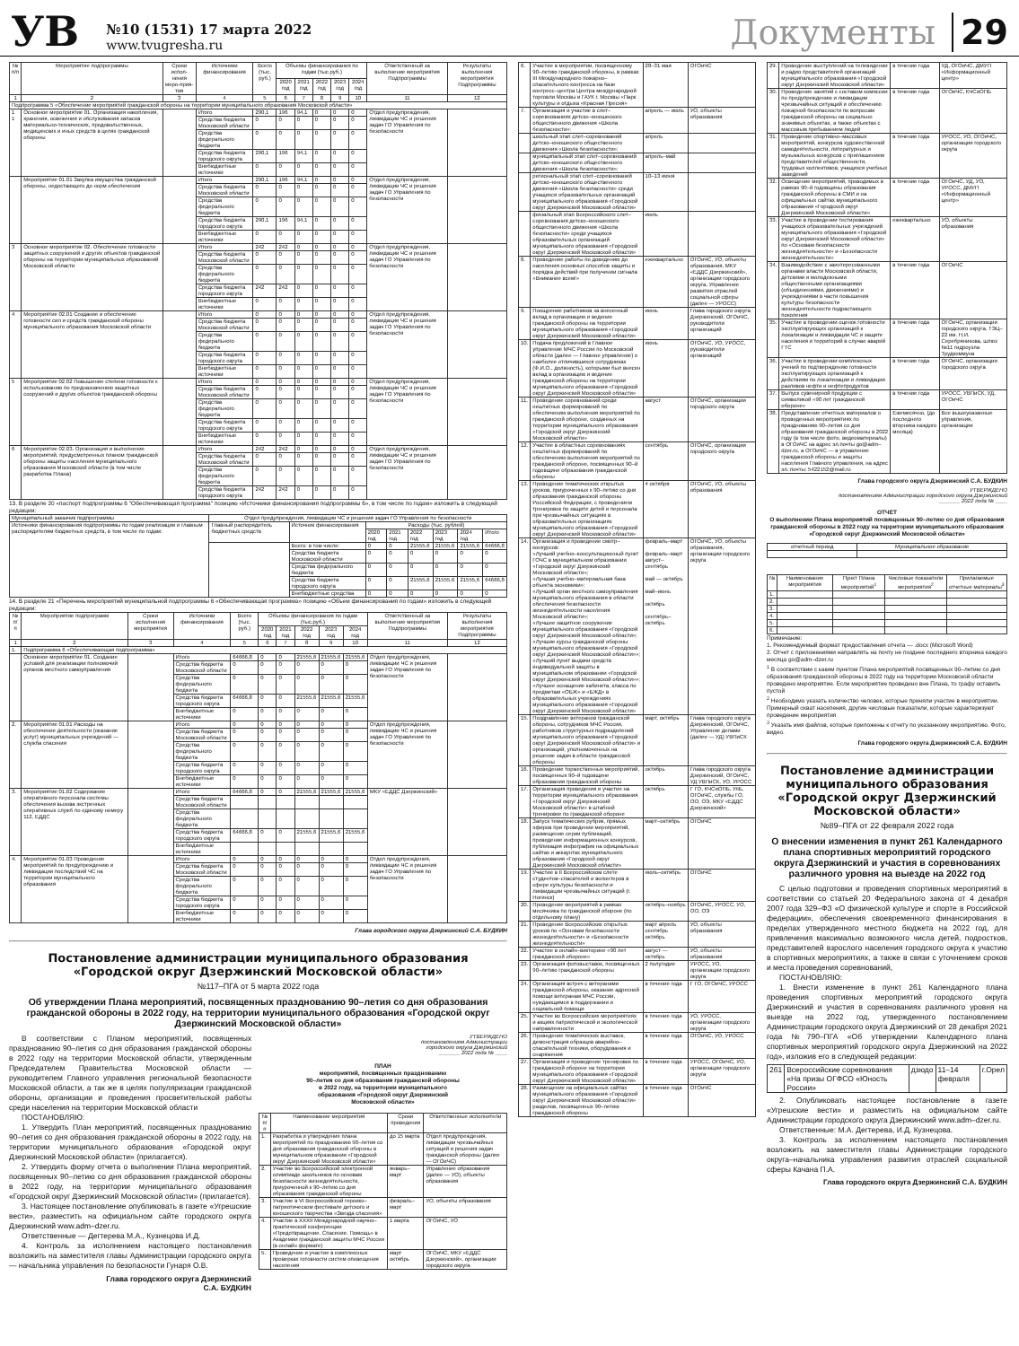УВ
№10 (1531) 17 марта 2022
www.tvugresha.ru
Документы 29
| № п/п | Мероприятие подпрограммы | Сроки испол-нения меро-прия-тия | Источники финансирования | Всего (тыс. руб.) | Объемы финансирования по годам (тыс.руб.) | | | | | Ответственный за выполнение мероприятия Подпрограммы | Результаты выполнения мероприятия Подпрограммы |
| --- | --- | --- | --- | --- | --- | --- | --- | --- | --- | --- | --- |
| | | | | | 2020 год | 2021 год | 2022 год | 2023 год | 2024 год | | |
| 1 | 2 | 3 | 4 | 5 | 6 | 7 | 8 | 9 | 10 | 11 | 12 |
| Подпрограмма 5 «Обеспечение мероприятий гражданской обороны на территории муниципального образования Московской области» | | | | | | | | | | | |
| 1 1 | Основное мероприятие 01. Организация накопления, хранения, освежения и обслуживания запасов материально-технических, продовольственных, медицинских и иных средств в целях гражданской обороны | | Итого | 290,1 | 196 | 94,1 | 0 | 0 | 0 | Отдел предупреждения, ликвидации ЧС и решения задач ГО Управления по безопасности | |
| | | | Средства бюджета Московской области | 0 | 0 | 0 | 0 | 0 | 0 | | |
| | | | Средства федерального бюджета | 0 | 0 | 0 | 0 | 0 | 0 | | |
| | | | Средства бюджета городского округа | 290,1 | 196 | 94,1 | 0 | 0 | 0 | | |
| | | | Внебюджетные источники | 0 | 0 | 0 | 0 | 0 | 0 | | |
| | Мероприятие 01.01 Закупка имущества гражданской обороны, недостающего до норм обеспечения | | Итого | 290,1 | 196 | 94,1 | 0 | 0 | 0 | Отдел предупреждения, ликвидации ЧС и решения задач ГО Управления по безопасности | |
| | | | Средства бюджета Московской области | 0 | 0 | 0 | 0 | 0 | 0 | | |
| | | | Средства федерального бюджета | 0 | 0 | 0 | 0 | 0 | 0 | | |
| | | | Средства бюджета городского округа | 290,1 | 196 | 94,1 | 0 | 0 | 0 | | |
| | | | Внебюджетные источники | 0 | 0 | 0 | 0 | 0 | 0 | | |
| 3 | Основное мероприятие 02. Обеспечение готовности защитных сооружений и других объектов гражданской обороны на территории муниципальных образований Московской области | | Итого | 242 | 242 | 0 | 0 | 0 | 0 | Отдел предупреждения, ликвидации ЧС и решения задач ГО Управления по безопасности | |
| | | | Средства бюджета Московской области | 0 | 0 | 0 | 0 | 0 | 0 | | |
| | | | Средства федерального бюджета | 0 | 0 | 0 | 0 | 0 | 0 | | |
| | | | Средства бюджета городского округа | 242 | 242 | 0 | 0 | 0 | 0 | | |
| | | | Внебюджетные источники | 0 | 0 | 0 | 0 | 0 | 0 | | |
| 4 | Мероприятие 02.01 Создание и обеспечение готовности сил и средств гражданской обороны муниципального образования Московской области | | Итого | 0 | 0 | 0 | 0 | 0 | 0 | Отдел предупреждения, ликвидации ЧС и решения задач ГО Управления по безопасности | |
| | | | Средства бюджета Московской области | 0 | 0 | 0 | 0 | 0 | 0 | | |
| | | | Средства федерального бюджета | 0 | 0 | 0 | 0 | 0 | 0 | | |
| | | | Средства бюджета городского округа | 0 | 0 | 0 | 0 | 0 | 0 | | |
| | | | Внебюджетные источники | 0 | 0 | 0 | 0 | 0 | 0 | | |
| 5 | Мероприятие 02.02 Повышение степени готовности к использованию по предназначению защитных сооружений и других объектов гражданской обороны | | Итого | 0 | 0 | 0 | 0 | 0 | 0 | Отдел предупреждения, ликвидации ЧС и решения задач ГО Управления по безопасности | |
| | | | Средства бюджета Московской области | 0 | 0 | 0 | 0 | 0 | 0 | | |
| | | | Средства федерального бюджета | 0 | 0 | 0 | 0 | 0 | 0 | | |
| | | | Средства бюджета городского округа | 0 | 0 | 0 | 0 | 0 | 0 | | |
| | | | Внебюджетные источники | 0 | 0 | 0 | 0 | 0 | 0 | | |
| 6 | Мероприятие 02.03. Организация и выполнение мероприятий, предусмотренных планом гражданской обороны защиты населения муниципального образования Московской области (в том числе разработка Плана) | | Итого | 242 | 242 | 0 | 0 | 0 | 0 | Отдел предупреждения, ликвидации ЧС и решения задач ГО Управления по безопасности | |
| | | | Средства бюджета Московской области | 0 | 0 | 0 | 0 | 0 | 0 | | |
| | | | Средства федерального бюджета | 0 | 0 | 0 | 0 | 0 | 0 | | |
| | | | Средства бюджета городского округа | 242 | 242 | 0 | 0 | 0 | 0 | | |
13. В разделе 20 «паспорт подпрограммы 6 "Обеспечивающая программа" позицию «Источники финансирования подпрограммы 6», в том числе по годам» изложить в следующей редакции:
| Муниципальный заказчик подпрограммы | Отдел предупреждения, ликвидации ЧС и решения задач ГО Управления по безопасности | | | | | | | |
| Источники финансирования подпрограммы по годам реализации и главным распорядителям бюджетных средств, в том числе по годам: | Главный распорядитель бюджетных средств | Источник финансирования | Расходы (тыс. рублей) | | | | | |
| | | | 2020 год | 2021 год | 2022 год | 2023 год | 2024 год | Итого |
| | | Всего: в том числе: | 0 | 0 | 21555,6 | 21555,6 | 21555,6 | 64666,8 |
| | | Средства бюджета Московской области | 0 | 0 | 0 | 0 | 0 | 0 |
| | | Средства федерального бюджета | 0 | 0 | 0 | 0 | 0 | 0 |
| | | Средства бюджета городского округа | 0 | 0 | 21555,6 | 21555,6 | 21555,6 | 64666,8 |
| | | Внебюджетные средства | 0 | 0 | 0 | 0 | 0 | 0 |
14. В разделе 21 «Перечень мероприятий муниципальной подпрограммы 6 «Обеспечивающая программа» позицию «Объем финансирования по годам» изложить в следующей редакции:
| № п/п | Мероприятие подпрограмм | Сроки исполнения мероприятия | Источники финансирования | Всего (тыс. руб.) | Объемы финансирования по годам (тыс.руб.) | | | | | Ответственный за выполнение мероприятия Подпрограммы | Результаты выполнения мероприятия Подпрограммы |
| --- | --- | --- | --- | --- | --- | --- | --- | --- | --- | --- | --- |
| | | | | | 2020 год | 2021 год | 2022 год | 2023 год | 2024 год | | |
| 1 | 2 | 3 | 4 | 5 | 6 | 7 | 8 | 9 | 10 | 11 | 12 |
| 1. | Подпрограмма 6 «Обеспечивающая подпрограмма» | | | | | | | | | | |
| | Основное мероприятие 01. Создание условий для реализации полномочий органов местного самоуправления | | Итого | 64666,8 | 0 | 0 | 21555,6 | 21555,6 | 21555,6 | Отдел предупреждения, ликвидации ЧС и решения задач ГО Управления по безопасности | |
| | | | Средства бюджета Московской области | 0 | 0 | 0 | 0 | 0 | 0 | | |
| | | | Средства федерального бюджета | 0 | 0 | 0 | 0 | 0 | 0 | | |
| | | | Средства бюджета городского округа | 64666,8 | 0 | 0 | 21555,6 | 21555,6 | 21555,6 | | |
| | | | Внебюджетные источники | 0 | 0 | 0 | 0 | 0 | 0 | | |
| 2. | Мероприятие 01.01 Расходы на обеспечение деятельности (оказание услуг) муниципальных учреждений — служба спасения | | Итого | 0 | 0 | 0 | 0 | 0 | 0 | Отдел предупреждения, ликвидации ЧС и решения задач ГО Управления по безопасности | |
| | | | Средства бюджета Московской области | 0 | 0 | 0 | 0 | 0 | 0 | | |
| | | | Средства федерального бюджета | 0 | 0 | 0 | 0 | 0 | 0 | | |
| | | | Средства бюджета городского округа | 0 | 0 | 0 | 0 | 0 | 0 | | |
| | | | Внебюджетные источники | 0 | 0 | 0 | 0 | 0 | 0 | | |
| 3. | Мероприятие 01.02 Содержание оперативного персонала системы обеспечения вызова экстренных оперативных служб по единому номеру 112, ЕДДС | | Итого | 64666,8 | 0 | 0 | 21555,6 | 21555,6 | 21555,6 | МКУ «ЕДДС Дзержинский» | |
| | | | Средства бюджета Московской области | | | | | | | | |
| | | | Средства федерального бюджета | | | | | | | | |
| | | | Средства бюджета городского округа | 64666,8 | 0 | 0 | 21555,6 | 21555,6 | 21555,6 | | |
| | | | Внебюджетные источники | | | | | | | | |
| 4. | Мероприятие 01.03 Проведение мероприятий по предупреждению и ликвидации последствий ЧС на территории муниципального образования | | Итого | 0 | 0 | 0 | 0 | 0 | 0 | Отдел предупреждения, ликвидации ЧС и решения задач ГО Управления по безопасности | |
| | | | Средства бюджета Московской области | 0 | 0 | 0 | 0 | 0 | 0 | | |
| | | | Средства федерального бюджета | 0 | 0 | 0 | 0 | 0 | 0 | | |
| | | | Средства бюджета городского округа | 0 | 0 | 0 | 0 | 0 | 0 | | |
| | | | Внебюджетные источники | 0 | 0 | 0 | 0 | 0 | 0 | | |
Глава городского округа Дзержинский С.А. БУДКИН
Постановление администрации муниципального образования
«Городской округ Дзержинский Московской области»
№117–ПГА от 5 марта 2022 года
Об утверждении Плана мероприятий, посвященных празднованию 90–летия со дня образования гражданской обороны в 2022 году, на территории муниципального образования «Городской округ Дзержинский Московской области»
В соответствии с Планом мероприятий, посвященных празднованию 90–летия со дня образования гражданской обороны в 2022 году на территории Московской области, утвержденным Председателем Правительства Московской области — руководителем Главного управления региональной безопасности Московской области, а так же в целях популяризации гражданской обороны, организации и проведения просветительской работы среди населения на территории Московской области
ПОСТАНОВЛЯЮ:
1. Утвердить План мероприятий, посвященных празднованию 90–летия со дня образования гражданской обороны в 2022 году, на территории муниципального образования «Городской округ Дзержинский Московской области» (прилагается).
2. Утвердить форму отчета о выполнении Плана мероприятий, посвященных 90–летию со дня образования гражданской обороны в 2022 году, на территории муниципального образования «Городской округ Дзержинский Московской области» (прилагается).
3. Настоящее постановление опубликовать в газете «Угрешские вести», разместить на официальном сайте городского округа Дзержинский www.adm–dzer.ru.
Ответственные — Дегтерева М.А., Кузнецова И.Д.
4. Контроль за исполнением настоящего постановления возложить на заместителя главы Администрации городского округа — начальника управления по безопасности Гунаря О.В.
Глава городского округа Дзержинский
С.А. БУДКИН
УТВЕРЖДЕНО
постановлением Администрации
городского округа Дзержинский
_______ 2022 года № ____
ПЛАН
мероприятий, посвященных празднованию
90–летия со дня образования гражданской обороны
в 2022 году, на территории муниципального
образования «Городской округ Дзержинский
Московской области»
| № п/п | Наименование мероприятия | Сроки проведения | Ответственные исполнители |
| --- | --- | --- | --- |
| 1. | Разработка и утверждение плана мероприятий по празднованию 90–летия со дня образования гражданской обороны в муниципальном образовании «Городской округ Дзержинский Московской области» | до 15 марта | Отдел предупреждения, ликвидации чрезвычайных ситуаций и решения задач гражданской обороны (далее — ОГОиЧС) |
| 2. | Участие во Всероссийской электронной олимпиаде школьников по основам безопасности жизнедеятельности, приуроченной к 90–летию со дня образования гражданской обороны | январь–март | Управление образования (далее — УО), объекты образования |
| 3. | Участие в VI Всероссийской героико–патриотическом фестивале детского и юношеского творчества «Звезда спасения» | февраль–март | УО, объекты образования |
| 4. | Участие в XXXII Международной научно–практической конференции «Предотвращение. Спасение. Помощь» в Академии гражданской защиты МЧС России (в онлайн формате) | 1 марта | ОГОиЧС, УО |
| 5. | Проведение и участие в комплексных проверках готовности систем оповещения населения | март октябрь | ОГОиЧС, МКУ «ЕДДС Дзержинский», организации городского округа |
| 6. | Участие в мероприятии, посвященному 90–летию гражданской обороны, в рамках III Международного пожарно–спасательного конгресса на базе конгресс–центра Центра международной торговли Москвы и ГАУК г. Москвы «Парк культуры и отдыха «Красная Пресня» | 28–31 мая | ОГОиЧС |
| 7. | Организация и участие в слет–соревнованиях детско–юношеского общественного движения «Школа безопасности»: | апрель — июль | УО, объекты образования |
| | школьный этап слет–соревнований детско–юношеского общественного движения «Школа безопасности»; | апрель | |
| | муниципальный этап слет–соревнований детско–юношеского общественного движения «Школа безопасности»; | апрель–май | |
| | региональный этап слет–соревнований детско–юношеского общественного движения «Школа безопасности» среди учащихся образовательных организаций муниципального образования «Городской округ Дзержинский Московской области» | 10–13 июня | |
| | финальный этап Всероссийского слет–соревнования детско–юношеского общественного движения «Школа безопасности» среди учащихся образовательных организаций муниципального образования «Городской округ Дзержинский Московской области» | июль | |
| 8. | Проведение работы по доведению до населения основных способов защиты и порядка действий при получении сигнала «Внимание всем!» | ежеквартально | ОГОиЧС, УО, объекты образования, МКУ «ЕДДС Дзержинский», организации городского округа, Управление развития отраслей социальной сферы (далее — УРОСС) |
| 9. | Поощрение работников за внесенный вклад в организацию и ведение гражданской обороны на территории муниципального образования «Городской округ Дзержинский Московской области» | июнь | Глава городского округа Дзержинский, ОГОиЧС, руководители организаций |
| 10. | Подача предложений в Главное управление МЧС России по Московской области (далее — Главное управление) о наиболее отличившихся сотрудниках (Ф.И.О., должность), которыми был внесен вклад в организацию и ведение гражданской обороны на территории муниципального образования «Городской округ Дзержинский Московской области» | июнь | ОГОиЧС, УО, УРОСС, руководители организаций |
| 11. | Проведение соревнований среди нештатных формирований по обеспечению выполнения мероприятий по гражданской обороне, созданных на территории муниципального образования «Городской округ Дзержинский Московской области» | август | ОГОиЧС, организации городского округа |
| 12. | Участие в областных соревнованиях нештатных формирований по обеспечению выполнения мероприятий по гражданской обороне, посвященных 90–й годовщине образования гражданской обороны | сентябрь | ОГОиЧС, организации городского округа |
| 13. | Проведение тематических открытых уроков, приуроченных к 90–летию со дня образования гражданской обороны Российской Федерации, с проведением тренировок по защите детей и персонала при чрезвычайных ситуациях в образовательных организациях муниципального образования «Городской округ Дзержинский Московской области» | 4 октября | ОГОиЧС, УО, объекты образования |
| 14. | Организация и проведение смотр–конкурсов: «Лучший учебно–консультационный пункт ГОЧС в муниципальном образовании «Городской округ Дзержинский Московской области»; «Лучшая учебно–материальная база объекта экономики»; «Лучший орган местного самоуправления муниципального образования в области обеспечения безопасности жизнедеятельности населения Московской области»; «Лучшее защитное сооружение муниципального образования «Городской округ Дзержинский Московской области»; «Лучшие курсы гражданской обороны муниципального образования «Городской округ Дзержинский Московской области»»; «Лучший пункт выдачи средств индивидуальной защиты в муниципальном образовании «Городской округ Дзержинский Московской области»»; «Лучшее оснащение кабинета, класса по предметам «ОБЖ» и «БЖД» в образовательных учреждениях муниципального образования «Городской округ Дзержинский Московской области» | февраль–март февраль–март август–сентябрь май — октябрь май–июнь октябрь сентябрь–октябрь | ОГОиЧС, УО, объекты образования, организации городского округа |
| 15. | Поздравление ветеранов гражданской обороны, сотрудников МЧС России, работников структурных подразделений муниципального образования «Городской округ Дзержинский Московской области» и организаций, уполномоченных на решение задач в области гражданской обороны | март, октябрь | Глава городского округа Дзержинский, ОГОиЧС, Управление делами (далее — УД) УВПиСК |
| 16. | Проведение торжественных мероприятий, посвященных 90–й годовщине образования гражданской обороны | октябрь | Глава городского округа Дзержинский, ОГОиЧС, УД УВПиСК, УО, УРОСС |
| 17. | Организация проведения и участие на территории муниципального образования «Городской округ Дзержинский Московской области» в штабной тренировке по гражданской обороне | октябрь | Г ГО, КЧСиОПБ, УпБ, ОГОиЧС, службы ГО, ОО, ОЭ, МКУ «ЕДДС Дзержинский» |
| 18. | Запуск тематических рубрик, прямых эфиров при проведении мероприятий, размещение серии публикаций, проведение информационных конкурсов, публикация инфографик на официальных сайтах и аккаунтах муниципального образования «Городской округ Дзержинский Московской области» | март–октябрь | ОГОиЧС |
| 19. | Участие в II Всероссийском слете студентов–спасателей и волонтеров в сфере культуры безопасности и ликвидации чрезвычайных ситуаций (г. Ногинск) | июль–октябрь | ОГОиЧС |
| 20. | Проведение мероприятий в рамках месячника по гражданской обороне (по отдельному плану) | октябрь–ноябрь | ОГОиЧС, УРОСС, УО, ОО, ОЭ |
| 21. | Проведение Всероссийских открытых уроков по «Основам безопасности жизнедеятельности» и «Безопасности жизнедеятельности» | март апрель сентябрь октябрь | УО, объекты образования |
| 22. | Участие в онлайн–викторине «90 лет гражданской обороне» | август — октябрь | УО, объекты образования |
| 23. | Организация фотовыставок, посвященных 90–летию гражданской обороны | 2 полугодие | УРОСС, УО, организации городского округа |
| 24. | Организация встреч с ветеранами гражданской обороны, оказание адресной помощи ветеранам МЧС России, нуждающимся в поддержании и социальной помощи | в течение года | Г ГО, ОГОиЧС, УРОСС |
| 25. | Участие во Всероссийских мероприятиях и акциях патриотической и экологической направленности | в течение года | УО, УРОСС, организации городского округа |
| 26. | Проведение тематических выставок, демонстрация образцов аварийно–спасательной техники, оборудования и снаряжения | в течение года | ОГОиЧС, УО, УРОСС |
| 27. | Организация и проведение тренировок по гражданской обороне на территории муниципального образования «Городской округ Дзержинский Московской области» | в течение года | УРОСС, ОГОиЧС, УО, организации городского округа |
| 28. | Размещение на официальных сайтах муниципального образования «Городской округ Дзержинский Московской области» разделов, посвященных 90–летию гражданской обороны | в течение года | ОГОиЧС |
| 29. | Проведение выступлений на телевидении и радио представителей организаций муниципального образования «Городской округ Дзержинский Московской области» | в течение года | УД, ОГОиЧС, ДМУП «Информационный центр» |
| 30. | Проведение занятий с составом комиссии по предупреждению и ликвидации чрезвычайных ситуаций и обеспечению пожарной безопасности по вопросам гражданской обороны на социально значимых объектах, а также объектах с массовым пребыванием людей | в течение года | ОГОиЧС, КЧСиОПБ |
| 31. | Проведение спортивно–массовых мероприятий, конкурсов художественной самодеятельности, литературных и музыкальных конкурсов с приглашением представителей общественности, трудовых коллективов, учащихся учебных заведений | в течение года | УРОСС, УО, ОГОиЧС, организации городского округа |
| 32. | Освещение мероприятий, проводимых в рамках 90–й годовщины образования гражданской обороны в СМИ и на официальных сайтах муниципального образования «Городской округ Дзержинский Московской области» | в течение года | ОГОиЧС, УД, УО, УРОСС, ДМУП «Информационный центр» |
| 33. | Участие в проведении тестирования учащихся образовательных учреждений муниципального образования «Городской округ Дзержинский Московской области» по «Основам безопасности жизнедеятельности» и «Безопасности жизнедеятельности» | ежеквартально | УО, объекты образования |
| 34. | Взаимодействие с заинтересованными органами власти Московской области, детскими и молодежными общественными организациями (объединениями, движениями) и учреждениями в части повышения культуры безопасности жизнедеятельности подрастающего поколения | в течение года | ОГОиЧС |
| 35. | Участие в проведении оценок готовности эксплуатирующих организаций к локализации и ликвидации ЧС и защите населения и территорий в случае аварий ГТС | в течение года | ОГОиЧС, организации городского округа, ТЭЦ–22 им. Н.И. Серебряникова, шлюз №11 гидроузла Трудкоммуна |
| 36. | Участие в проведении комплексных учений по подтверждению готовности эксплуатирующих организаций к действиям по локализации и ликвидации разливов нефти и нефтепродуктов | в течение года | ОГОиЧС, организации городского округа |
| 37. | Выпуск сувенирной продукции с символикой «90 лет гражданской обороне» | в течение года | УРОСС, УВПиСК, УД, ОГОиЧС |
| 38. | Представление отчетных материалов о проведенных мероприятиях по празднованию 90–летия со дня образования гражданской обороны в 2022 году (в том числе фото, видеоматериалы) в ОГОиЧС на адрес эл.почты go@adm–dzer.ru, а ОГОиЧС — в управление гражданской обороны и защиты населения Главного управления, на адрес эл. почты: 5422152@mail.ru | Ежемесячно, (до последнего вторника каждого месяца) | Все вышеуказанные управления, организации |
Глава городского округа Дзержинский С.А. БУДКИН
УТВЕРЖДЕНО
постановлением Администрации городского округа Дзержинский
_______ 2022 года № ____
ОТЧЕТ
О выполнении Плана мероприятий посвященных 90–летию со дня образования гражданской обороны в 2022 году на территории муниципального образования «Городской округ Дзержинский Московской области»
| отчетный период | Муниципальное образование |
| № | Наименование мероприятия | Пункт Плана мероприятий<sup>1</sup> | Числовые показатели мероприятия<sup>2</sup> | Прилагаемые отчетные материалы<sup>3</sup> |
| --- | --- | --- | --- | --- |
| 1. | | | | |
| 2. | | | | |
| 3. | | | | |
| 4. | | | | |
| 5. | | | | |
| 6. | | | | |
Примечание:
1. Рекомендуемый формат предоставления отчета — .docx (Microsoft Word)
2. Отчет с приложениями направлять на почту не позднее последнего вторника каждого месяца go@adm–dzer.ru
<sup>1</sup> В соответствии с каким пунктом Плана мероприятий посвященных 90–летию со дня образования гражданской обороны в 2022 году на территории Московской области проведено мероприятие. Если мероприятие проведено вне Плана, то графу оставить пустой
<sup>2</sup> Необходимо указать количество человек, которые приняли участие в мероприятии. Примерный охват населения, другие числовые показатели, которые характеризуют проведение мероприятия
<sup>3</sup> Указать имя файлов, которые приложены к отчету по указанному мероприятию. Фото, видео.
Глава городского округа Дзержинский С.А. БУДКИН
Постановление администрации муниципального образования «Городской округ Дзержинский Московской области»
№89–ПГА от 22 февраля 2022 года
О внесении изменения в пункт 261 Календарного плана спортивных мероприятий городского округа Дзержинский и участия в соревнованиях различного уровня на выезде на 2022 год
С целью подготовки и проведения спортивных мероприятий в соответствии со статьей 20 Федерального закона от 4 декабря 2007 года 329–ФЗ «О физической культуре и спорте в Российской федерации», обеспечения своевременного финансирования в пределах утвержденного местного бюджета на 2022 год, для привлечения максимально возможного числа детей, подростков, представителей взрослого населения городского округа к участию в спортивных мероприятиях, а также в связи с уточнением сроков и места проведения соревнований,
ПОСТАНОВЛЯЮ:
1. Внести изменение в пункт 261 Календарного плана проведения спортивных мероприятий городского округа Дзержинский и участия в соревнованиях различного уровня на выезде на 2022 год, утвержденного постановлением Администрации городского округа Дзержинский от 28 декабря 2021 года №790–ПГА «Об утверждении Календарного плана спортивных мероприятий городского округа Дзержинский на 2022 год», изложив его в следующей редакции:
| 261 | Всероссийские соревнования «На призы ОГФСО «Юность России» | дзюдо | 11–14 февраля | г.Орел |
2. Опубликовать настоящее постановление в газете «Угрешские вести» и разместить на официальном сайте Администрации городского округа Дзержинский www.adm–dzer.ru.
Ответственные: М.А. Дегтерева, И.Д. Кузнецова.
3. Контроль за исполнением настоящего постановления возложить на заместителя главы Администрации городского округа–начальника управления развития отраслей социальной сферы Качана П.А.
Глава городского округа Дзержинский С.А. БУДКИН